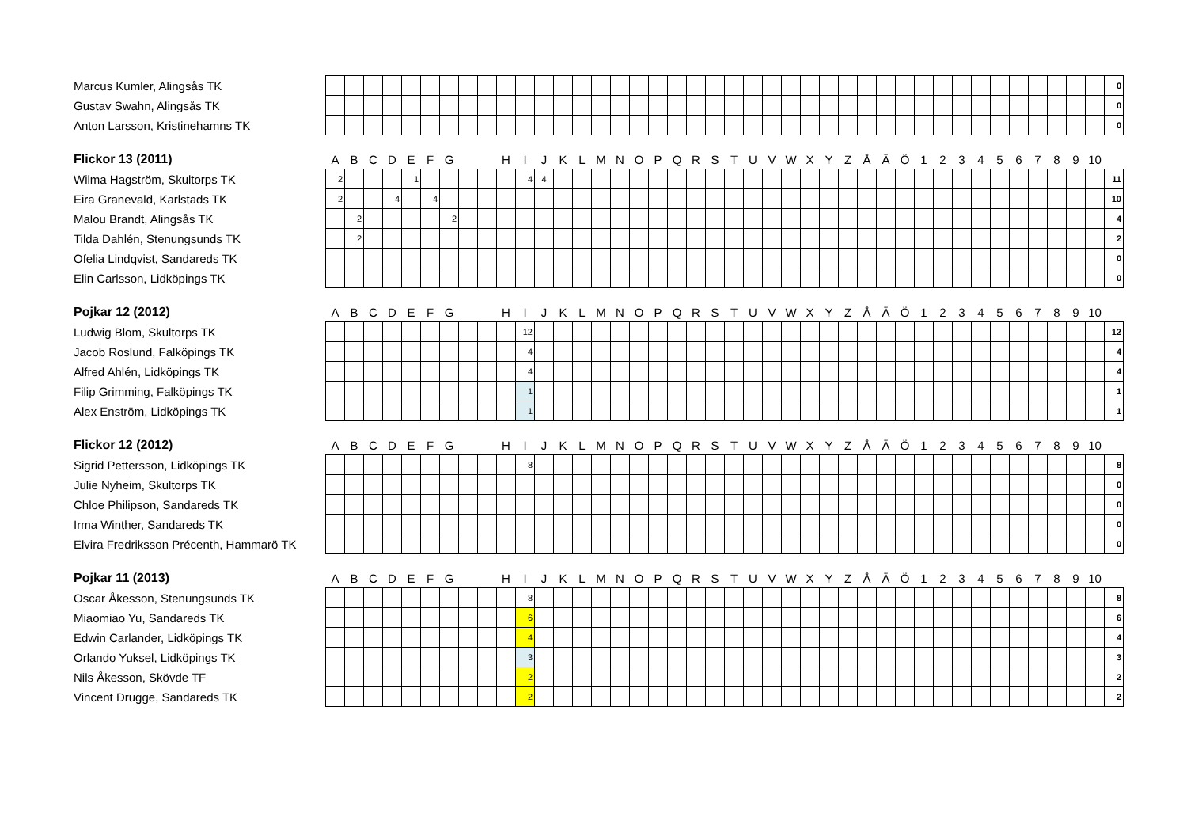| Marcus Kumler, Alingsås TK | | | | | | | | | | | | | | | | | | | | | | | | | | | | | | | | | | | | | | | | | | 0 |
| Gustav Swahn, Alingsås TK | | | | | | | | | | | | | | | | | | | | | | | | | | | | | | | | | | | | | | | | | | 0 |
| Anton Larsson, Kristinehamns TK | | | | | | | | | | | | | | | | | | | | | | | | | | | | | | | | | | | | | | | | | | 0 |
| Flickor 13 (2011) | A | B | C | D | E | F | G | | | H | I | J | K | L | M | N | O | P | Q | R | S | T | U | V | W | X | Y | Z | Å | Ä | Ö | 1 | 2 | 3 | 4 | 5 | 6 | 7 | 8 | 9 | 10 | |
| --- | --- | --- | --- | --- | --- | --- | --- | --- | --- | --- | --- | --- | --- | --- | --- | --- | --- | --- | --- | --- | --- | --- | --- | --- | --- | --- | --- | --- | --- | --- | --- | --- | --- | --- | --- | --- | --- | --- | --- | --- | --- | --- |
| Wilma Hagström, Skultorps TK | 2 | | | | 1 | | | | | | 4 | 4 | | | | | | | | | | | | | | | | | | | | | | | | | | | | | | 11 |
| Eira Granevald, Karlstads TK | 2 | | | 4 | | 4 | | | | | | | | | | | | | | | | | | | | | | | | | | | | | | | | | | | | 10 |
| Malou Brandt, Alingsås TK | | 2 | | | | | 2 | | | | | | | | | | | | | | | | | | | | | | | | | | | | | | | | | | | 4 |
| Tilda Dahlén, Stenungsunds TK | | 2 | | | | | | | | | | | | | | | | | | | | | | | | | | | | | | | | | | | | | | | | 2 |
| Ofelia Lindqvist, Sandareds TK | | | | | | | | | | | | | | | | | | | | | | | | | | | | | | | | | | | | | | | | | | 0 |
| Elin Carlsson, Lidköpings TK | | | | | | | | | | | | | | | | | | | | | | | | | | | | | | | | | | | | | | | | | | 0 |
| Pojkar 12 (2012) | A | B | C | D | E | F | G | | | H | I | J | K | L | M | N | O | P | Q | R | S | T | U | V | W | X | Y | Z | Å | Ä | Ö | 1 | 2 | 3 | 4 | 5 | 6 | 7 | 8 | 9 | 10 | |
| --- | --- | --- | --- | --- | --- | --- | --- | --- | --- | --- | --- | --- | --- | --- | --- | --- | --- | --- | --- | --- | --- | --- | --- | --- | --- | --- | --- | --- | --- | --- | --- | --- | --- | --- | --- | --- | --- | --- | --- | --- | --- | --- |
| Ludwig Blom, Skultorps TK | | | | | | | | | | | 12 | | | | | | | | | | | | | | | | | | | | | | | | | | | | | | | 12 |
| Jacob Roslund, Falköpings TK | | | | | | | | | | | 4 | | | | | | | | | | | | | | | | | | | | | | | | | | | | | | | 4 |
| Alfred Ahlén, Lidköpings TK | | | | | | | | | | | 4 | | | | | | | | | | | | | | | | | | | | | | | | | | | | | | | 4 |
| Filip Grimming, Falköpings TK | | | | | | | | | | | 1 | | | | | | | | | | | | | | | | | | | | | | | | | | | | | | | 1 |
| Alex Enström, Lidköpings TK | | | | | | | | | | | 1 | | | | | | | | | | | | | | | | | | | | | | | | | | | | | | | 1 |
| Flickor 12 (2012) | A | B | C | D | E | F | G | | | H | I | J | K | L | M | N | O | P | Q | R | S | T | U | V | W | X | Y | Z | Å | Ä | Ö | 1 | 2 | 3 | 4 | 5 | 6 | 7 | 8 | 9 | 10 | |
| --- | --- | --- | --- | --- | --- | --- | --- | --- | --- | --- | --- | --- | --- | --- | --- | --- | --- | --- | --- | --- | --- | --- | --- | --- | --- | --- | --- | --- | --- | --- | --- | --- | --- | --- | --- | --- | --- | --- | --- | --- | --- | --- |
| Sigrid Pettersson, Lidköpings TK | | | | | | | | | | | 8 | | | | | | | | | | | | | | | | | | | | | | | | | | | | | | | 8 |
| Julie Nyheim, Skultorps TK | | | | | | | | | | | | | | | | | | | | | | | | | | | | | | | | | | | | | | | | | | 0 |
| Chloe Philipson, Sandareds TK | | | | | | | | | | | | | | | | | | | | | | | | | | | | | | | | | | | | | | | | | | 0 |
| Irma Winther, Sandareds TK | | | | | | | | | | | | | | | | | | | | | | | | | | | | | | | | | | | | | | | | | | 0 |
| Elvira Fredriksson Précenth, Hammarö TK | | | | | | | | | | | | | | | | | | | | | | | | | | | | | | | | | | | | | | | | | | 0 |
| Pojkar 11 (2013) | A | B | C | D | E | F | G | | | H | I | J | K | L | M | N | O | P | Q | R | S | T | U | V | W | X | Y | Z | Å | Ä | Ö | 1 | 2 | 3 | 4 | 5 | 6 | 7 | 8 | 9 | 10 | |
| --- | --- | --- | --- | --- | --- | --- | --- | --- | --- | --- | --- | --- | --- | --- | --- | --- | --- | --- | --- | --- | --- | --- | --- | --- | --- | --- | --- | --- | --- | --- | --- | --- | --- | --- | --- | --- | --- | --- | --- | --- | --- | --- |
| Oscar Åkesson, Stenungsunds TK | | | | | | | | | | | 8 | | | | | | | | | | | | | | | | | | | | | | | | | | | | | | | 8 |
| Miaomiao Yu, Sandareds TK | | | | | | | | | | | 6 | | | | | | | | | | | | | | | | | | | | | | | | | | | | | | | 6 |
| Edwin Carlander, Lidköpings TK | | | | | | | | | | | 4 | | | | | | | | | | | | | | | | | | | | | | | | | | | | | | | 4 |
| Orlando Yuksel, Lidköpings TK | | | | | | | | | | | 3 | | | | | | | | | | | | | | | | | | | | | | | | | | | | | | | 3 |
| Nils Åkesson, Skövde TF | | | | | | | | | | | 2 | | | | | | | | | | | | | | | | | | | | | | | | | | | | | | | 2 |
| Vincent Drugge, Sandareds TK | | | | | | | | | | | 2 | | | | | | | | | | | | | | | | | | | | | | | | | | | | | | | 2 |